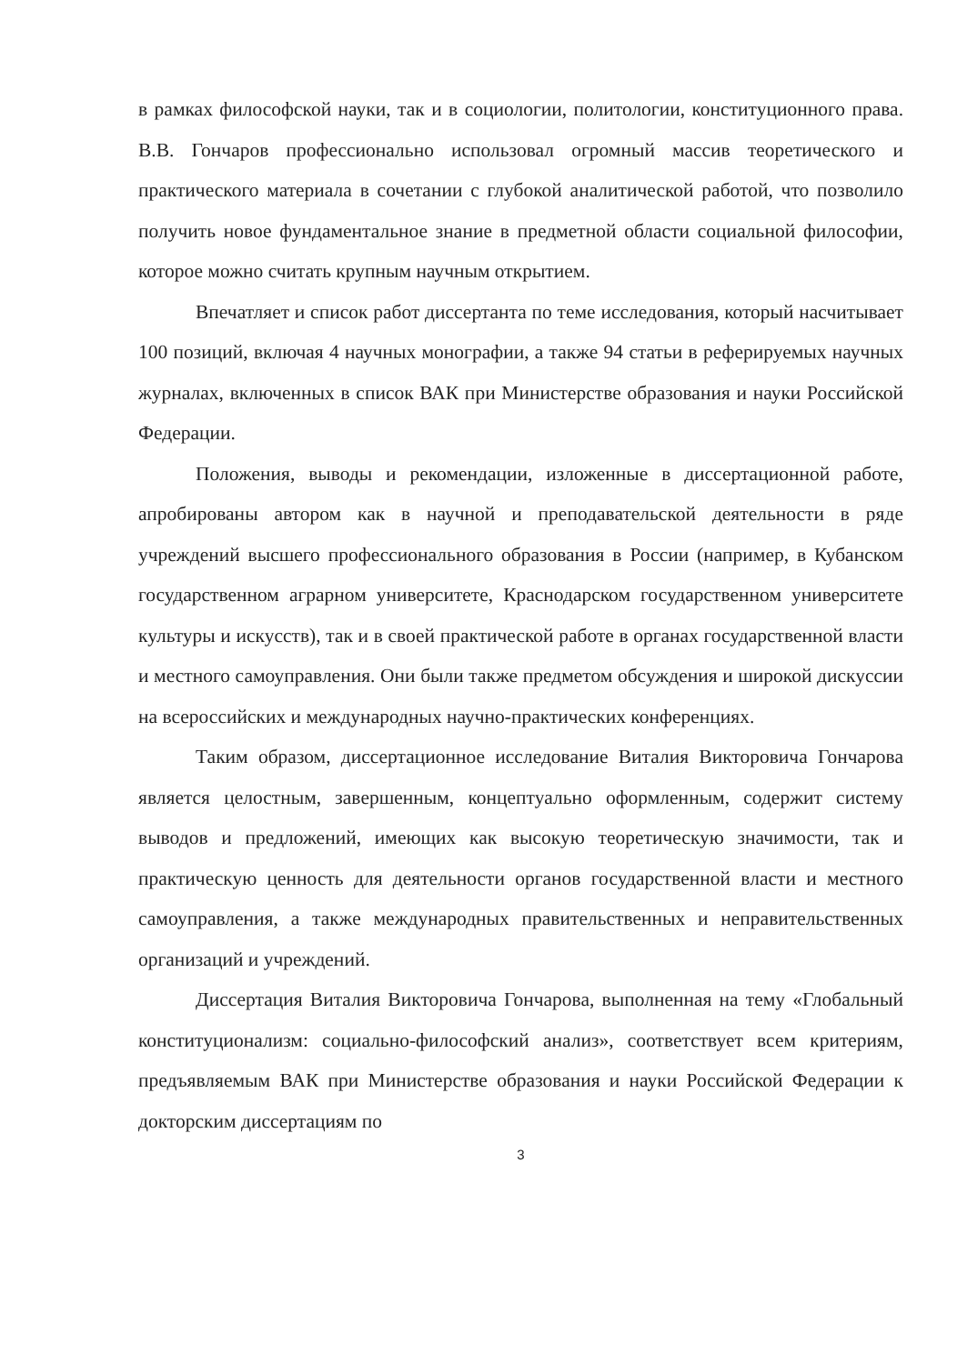в рамках философской науки, так и в социологии, политологии, конституционного права. В.В. Гончаров профессионально использовал огромный массив теоретического и практического материала в сочетании с глубокой аналитической работой, что позволило получить новое фундаментальное знание в предметной области социальной философии, которое можно считать крупным научным открытием.
Впечатляет и список работ диссертанта по теме исследования, который насчитывает 100 позиций, включая 4 научных монографии, а также 94 статьи в реферируемых научных журналах, включенных в список ВАК при Министерстве образования и науки Российской Федерации.
Положения, выводы и рекомендации, изложенные в диссертационной работе, апробированы автором как в научной и преподавательской деятельности в ряде учреждений высшего профессионального образования в России (например, в Кубанском государственном аграрном университете, Краснодарском государственном университете культуры и искусств), так и в своей практической работе в органах государственной власти и местного самоуправления. Они были также предметом обсуждения и широкой дискуссии на всероссийских и международных научно-практических конференциях.
Таким образом, диссертационное исследование Виталия Викторовича Гончарова является целостным, завершенным, концептуально оформленным, содержит систему выводов и предложений, имеющих как высокую теоретическую значимости, так и практическую ценность для деятельности органов государственной власти и местного самоуправления, а также международных правительственных и неправительственных организаций и учреждений.
Диссертация Виталия Викторовича Гончарова, выполненная на тему «Глобальный конституционализм: социально-философский анализ», соответствует всем критериям, предъявляемым ВАК при Министерстве образования и науки Российской Федерации к докторским диссертациям по
3